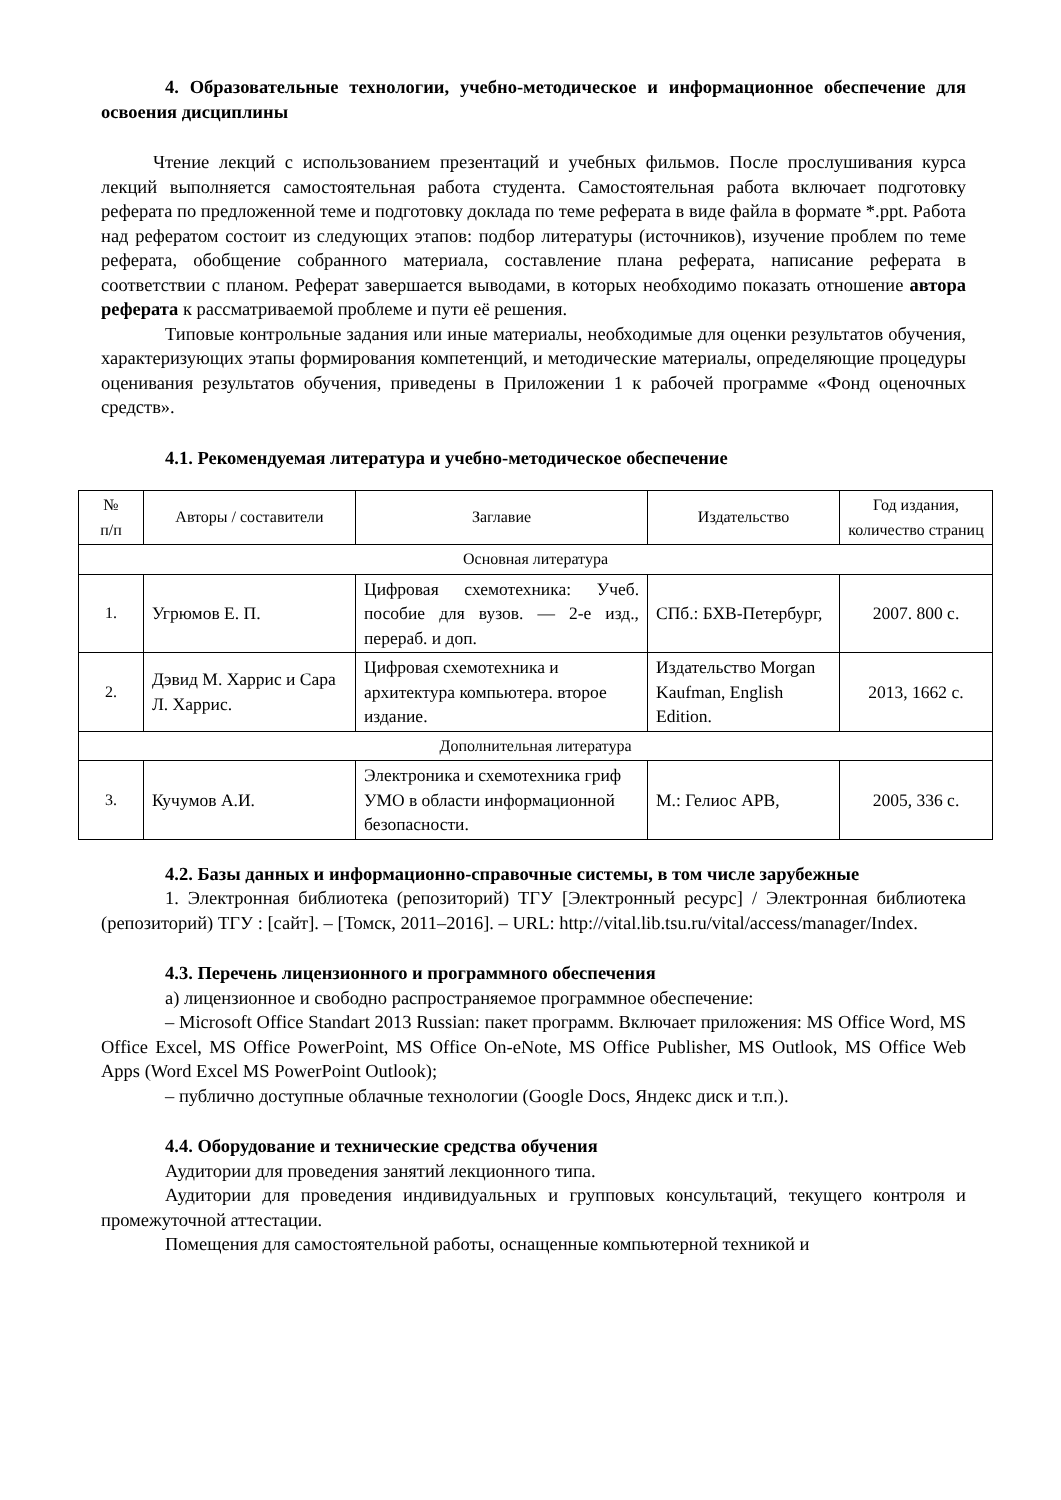4. Образовательные технологии, учебно-методическое и информационное обеспечение для освоения дисциплины
Чтение лекций с использованием презентаций и учебных фильмов. После прослушивания курса лекций выполняется самостоятельная работа студента. Самостоятельная работа включает подготовку реферата по предложенной теме и подготовку доклада по теме реферата в виде файла в формате *.ppt. Работа над рефератом состоит из следующих этапов: подбор литературы (источников), изучение проблем по теме реферата, обобщение собранного материала, составление плана реферата, написание реферата в соответствии с планом. Реферат завершается выводами, в которых необходимо показать отношение автора реферата к рассматриваемой проблеме и пути её решения.
Типовые контрольные задания или иные материалы, необходимые для оценки результатов обучения, характеризующих этапы формирования компетенций, и методические материалы, определяющие процедуры оценивания результатов обучения, приведены в Приложении 1 к рабочей программе «Фонд оценочных средств».
4.1. Рекомендуемая литература и учебно-методическое обеспечение
| № п/п | Авторы / составители | Заглавие | Издательство | Год издания, количество страниц |
| --- | --- | --- | --- | --- |
| Основная литература | | | | |
| 1. | Угрюмов Е. П. | Цифровая схемотехника: Учеб. пособие для вузов. — 2-е изд., перераб. и доп. | СПб.: БХВ-Петербург, | 2007. 800 с. |
| 2. | Дэвид М. Харрис и Сара Л. Харрис. | Цифровая схемотехника и архитектура компьютера. второе издание. | Издательство Morgan Kaufman, English Edition. | 2013, 1662 с. |
| Дополнительная литература | | | | |
| 3. | Кучумов А.И. | Электроника и схемотехника гриф УМО в области информационной безопасности. | М.: Гелиос АРВ, | 2005, 336 с. |
4.2. Базы данных и информационно-справочные системы, в том числе зарубежные
1. Электронная библиотека (репозиторий) ТГУ [Электронный ресурс] / Электронная библиотека (репозиторий) ТГУ : [сайт]. – [Томск, 2011–2016]. – URL: http://vital.lib.tsu.ru/vital/access/manager/Index.
4.3. Перечень лицензионного и программного обеспечения
а) лицензионное и свободно распространяемое программное обеспечение:
– Microsoft Office Standart 2013 Russian: пакет программ. Включает приложения: MS Office Word, MS Office Excel, MS Office PowerPoint, MS Office On-eNote, MS Office Publisher, MS Outlook, MS Office Web Apps (Word Excel MS PowerPoint Outlook);
– публично доступные облачные технологии (Google Docs, Яндекс диск и т.п.).
4.4. Оборудование и технические средства обучения
Аудитории для проведения занятий лекционного типа.
Аудитории для проведения индивидуальных и групповых консультаций, текущего контроля и промежуточной аттестации.
Помещения для самостоятельной работы, оснащенные компьютерной техникой и